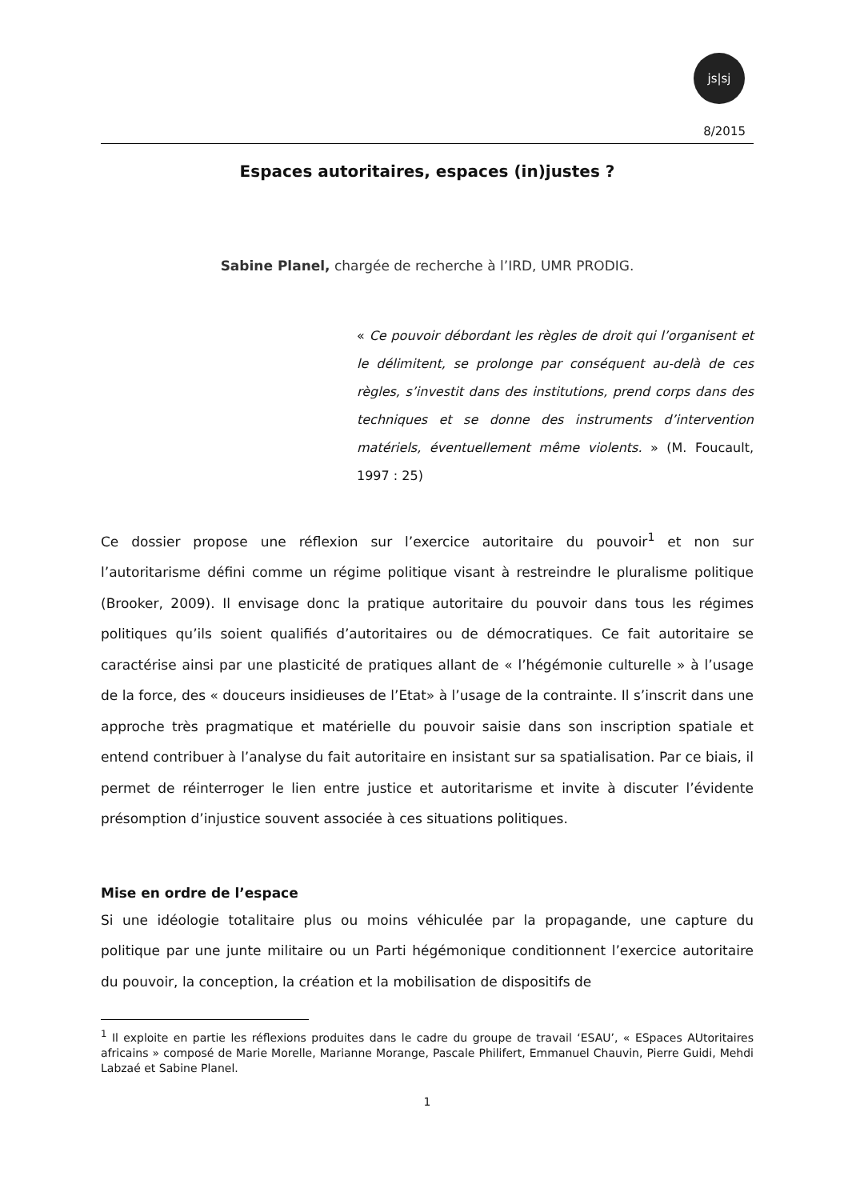js|sj
8/2015
Espaces autoritaires, espaces (in)justes ?
Sabine Planel, chargée de recherche à l’IRD, UMR PRODIG.
« Ce pouvoir débordant les règles de droit qui l’organisent et le délimitent, se prolonge par conséquent au-delà de ces règles, s’investit dans des institutions, prend corps dans des techniques et se donne des instruments d’intervention matériels, éventuellement même violents. » (M. Foucault, 1997 : 25)
Ce dossier propose une réflexion sur l’exercice autoritaire du pouvoir<sup>1</sup> et non sur l’autoritarisme défini comme un régime politique visant à restreindre le pluralisme politique (Brooker, 2009). Il envisage donc la pratique autoritaire du pouvoir dans tous les régimes politiques qu’ils soient qualifiés d’autoritaires ou de démocratiques. Ce fait autoritaire se caractérise ainsi par une plasticité de pratiques allant de « l’hégémonie culturelle » à l’usage de la force, des « douceurs insidieuses de l’Etat» à l’usage de la contrainte. Il s’inscrit dans une approche très pragmatique et matérielle du pouvoir saisie dans son inscription spatiale et entend contribuer à l’analyse du fait autoritaire en insistant sur sa spatialisation. Par ce biais, il permet de réinterroger le lien entre justice et autoritarisme et invite à discuter l’évidente présomption d’injustice souvent associée à ces situations politiques.
Mise en ordre de l’espace
Si une idéologie totalitaire plus ou moins véhiculée par la propagande, une capture du politique par une junte militaire ou un Parti hégémonique conditionnent l’exercice autoritaire du pouvoir, la conception, la création et la mobilisation de dispositifs de
<sup>1</sup> Il exploite en partie les réflexions produites dans le cadre du groupe de travail ‘ESAU’, « ESpaces AUtoritaires africains » composé de Marie Morelle, Marianne Morange, Pascale Philifert, Emmanuel Chauvin, Pierre Guidi, Mehdi Labzaé et Sabine Planel.
1